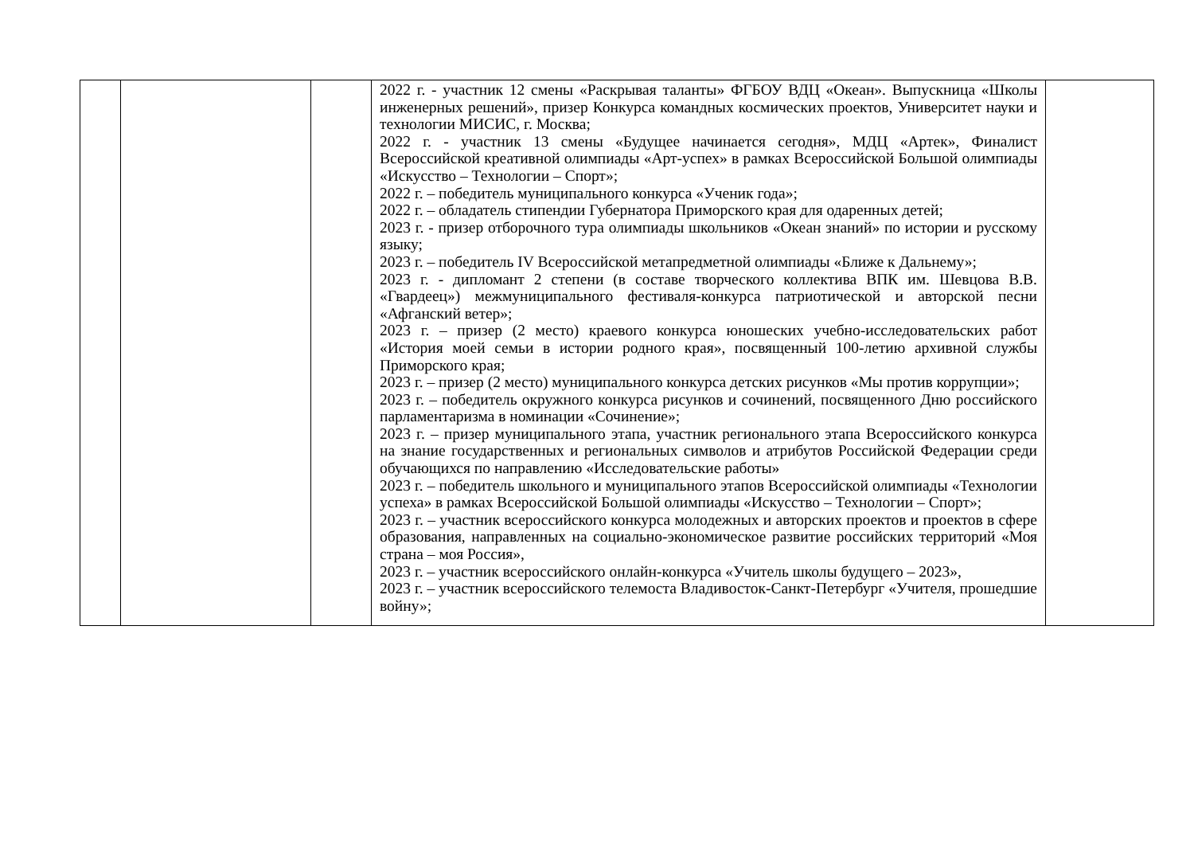| | | | 2022 г. - участник 12 смены «Раскрывая таланты» ФГБОУ ВДЦ «Океан». Выпускница «Школы инженерных решений», призер Конкурса командных космических проектов, Университет науки и технологии МИСИС, г. Москва; 2022 г. - участник 13 смены «Будущее начинается сегодня», МДЦ «Артек», Финалист Всероссийской креативной олимпиады «Арт-успех» в рамках Всероссийской Большой олимпиады «Искусство – Технологии – Спорт»; 2022 г. – победитель муниципального конкурса «Ученик года»; 2022 г. – обладатель стипендии Губернатора Приморского края для одаренных детей; 2023 г. - призер отборочного тура олимпиады школьников «Океан знаний» по истории и русскому языку; 2023 г. – победитель IV Всероссийской метапредметной олимпиады «Ближе к Дальнему»; 2023 г. - дипломант 2 степени (в составе творческого коллектива ВПК им. Шевцова В.В. «Гвардеец») межмуниципального фестиваля-конкурса патриотической и авторской песни «Афганский ветер»; 2023 г. – призер (2 место) краевого конкурса юношеских учебно-исследовательских работ «История моей семьи в истории родного края», посвященный 100-летию архивной службы Приморского края; 2023 г. – призер (2 место) муниципального конкурса детских рисунков «Мы против коррупции»; 2023 г. – победитель окружного конкурса рисунков и сочинений, посвященного Дню российского парламентаризма в номинации «Сочинение»; 2023 г. – призер муниципального этапа, участник регионального этапа Всероссийского конкурса на знание государственных и региональных символов и атрибутов Российской Федерации среди обучающихся по направлению «Исследовательские работы» 2023 г. – победитель школьного и муниципального этапов Всероссийской олимпиады «Технологии успеха» в рамках Всероссийской Большой олимпиады «Искусство – Технологии – Спорт»; 2023 г. – участник всероссийского конкурса молодежных и авторских проектов и проектов в сфере образования, направленных на социально-экономическое развитие российских территорий «Моя страна – моя Россия», 2023 г. – участник всероссийского онлайн-конкурса «Учитель школы будущего – 2023», 2023 г. – участник всероссийского телемоста Владивосток-Санкт-Петербург «Учителя, прошедшие войну»; | |